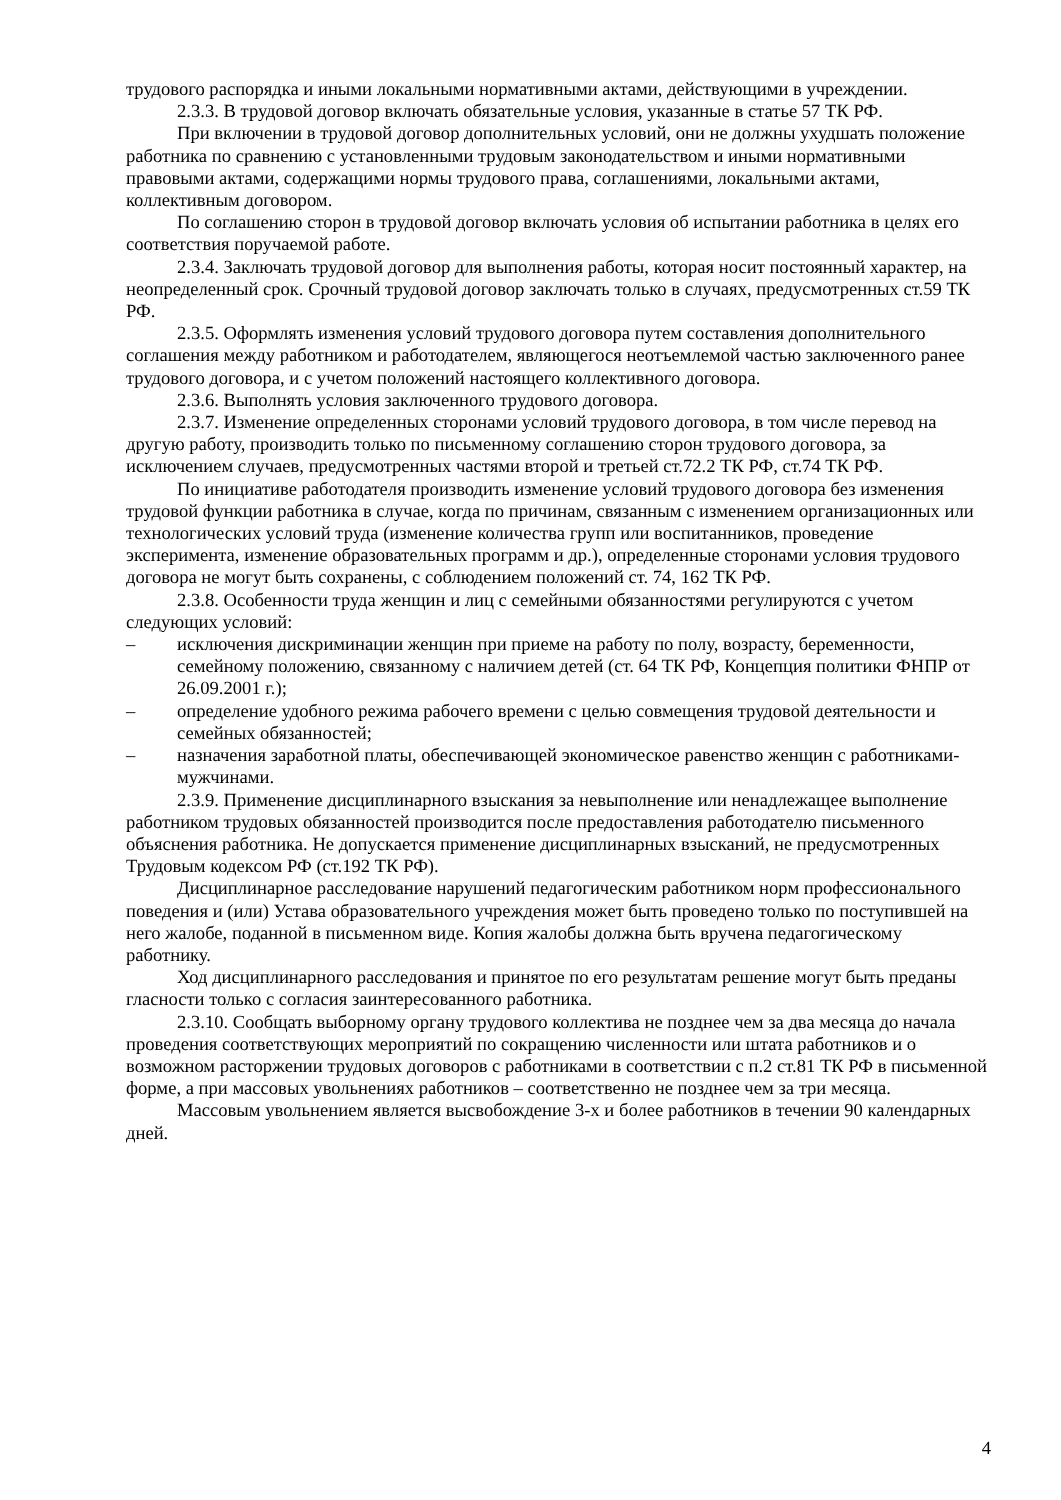трудового распорядка и иными локальными нормативными актами, действующими в учреждении.
2.3.3. В трудовой договор включать обязательные условия, указанные в статье 57 ТК РФ.
При включении в трудовой договор дополнительных условий, они не должны ухудшать положение работника по сравнению с установленными трудовым законодательством и иными нормативными правовыми актами, содержащими нормы трудового права, соглашениями, локальными актами, коллективным договором.
По соглашению сторон в трудовой договор включать условия об испытании работника в целях его соответствия поручаемой работе.
2.3.4. Заключать трудовой договор для выполнения работы, которая носит постоянный характер, на неопределенный срок. Срочный трудовой договор заключать только в случаях, предусмотренных ст.59 ТК РФ.
2.3.5. Оформлять изменения условий трудового договора путем составления дополнительного соглашения между работником и работодателем, являющегося неотъемлемой частью заключенного ранее трудового договора, и с учетом положений настоящего коллективного договора.
2.3.6. Выполнять условия заключенного трудового договора.
2.3.7. Изменение определенных сторонами условий трудового договора, в том числе перевод на другую работу, производить только по письменному соглашению сторон трудового договора, за исключением случаев, предусмотренных частями второй и третьей ст.72.2 ТК РФ, ст.74 ТК РФ.
По инициативе работодателя производить изменение условий трудового договора без изменения трудовой функции работника в случае, когда по причинам, связанным с изменением организационных или технологических условий труда (изменение количества групп или воспитанников, проведение эксперимента, изменение образовательных программ и др.), определенные сторонами условия трудового договора не могут быть сохранены, с соблюдением положений ст. 74, 162 ТК РФ.
2.3.8. Особенности труда женщин и лиц с семейными обязанностями регулируются с учетом следующих условий:
– исключения дискриминации женщин при приеме на работу по полу, возрасту, беременности, семейному положению, связанному с наличием детей (ст. 64 ТК РФ, Концепция политики ФНПР от 26.09.2001 г.);
– определение удобного режима рабочего времени с целью совмещения трудовой деятельности и семейных обязанностей;
– назначения заработной платы, обеспечивающей экономическое равенство женщин с работниками-мужчинами.
2.3.9. Применение дисциплинарного взыскания за невыполнение или ненадлежащее выполнение работником трудовых обязанностей производится после предоставления работодателю письменного объяснения работника. Не допускается применение дисциплинарных взысканий, не предусмотренных Трудовым кодексом РФ (ст.192 ТК РФ).
Дисциплинарное расследование нарушений педагогическим работником норм профессионального поведения и (или) Устава образовательного учреждения может быть проведено только по поступившей на него жалобе, поданной в письменном виде. Копия жалобы должна быть вручена педагогическому работнику.
Ход дисциплинарного расследования и принятое по его результатам решение могут быть преданы гласности только с согласия заинтересованного работника.
2.3.10. Сообщать выборному органу трудового коллектива не позднее чем за два месяца до начала проведения соответствующих мероприятий по сокращению численности или штата работников и о возможном расторжении трудовых договоров с работниками в соответствии с п.2 ст.81 ТК РФ в письменной форме, а при массовых увольнениях работников – соответственно не позднее чем за три месяца.
Массовым увольнением является высвобождение 3-х и более работников в течении 90 календарных дней.
4